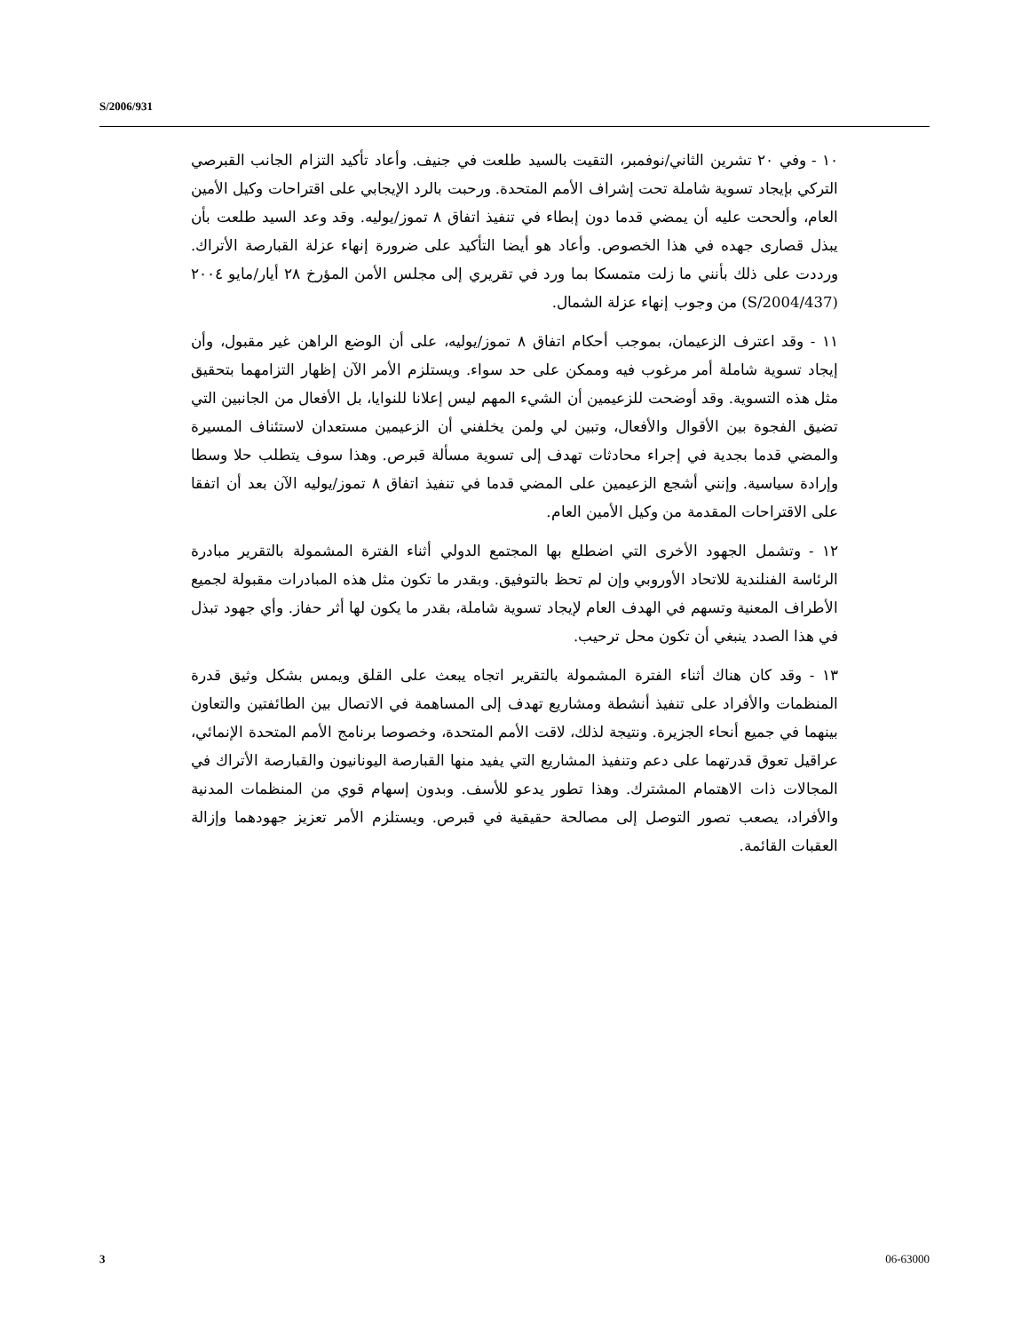S/2006/931
١٠ - وفي ٢٠ تشرين الثاني/نوفمبر، التقيت بالسيد طلعت في جنيف. وأعاد تأكيد التزام الجانب القبرصي التركي بإيجاد تسوية شاملة تحت إشراف الأمم المتحدة. ورحبت بالرد الإيجابي على اقتراحات وكيل الأمين العام، وألححت عليه أن يمضي قدما دون إبطاء في تنفيذ اتفاق ٨ تموز/يوليه. وقد وعد السيد طلعت بأن يبذل قصارى جهده في هذا الخصوص. وأعاد هو أيضا التأكيد على ضرورة إنهاء عزلة القبارصة الأتراك. ورددت على ذلك بأنني ما زلت متمسكا بما ورد في تقريري إلى مجلس الأمن المؤرخ ٢٨ أيار/مايو ٢٠٠٤ (S/2004/437) من وجوب إنهاء عزلة الشمال.
١١ - وقد اعترف الزعيمان، بموجب أحكام اتفاق ٨ تموز/يوليه، على أن الوضع الراهن غير مقبول، وأن إيجاد تسوية شاملة أمر مرغوب فيه وممكن على حد سواء. ويستلزم الأمر الآن إظهار التزامهما بتحقيق مثل هذه التسوية. وقد أوضحت للزعيمين أن الشيء المهم ليس إعلانا للنوايا، بل الأفعال من الجانبين التي تضيق الفجوة بين الأقوال والأفعال، وتبين لي ولمن يخلفني أن الزعيمين مستعدان لاستئناف المسيرة والمضي قدما بجدية في إجراء محادثات تهدف إلى تسوية مسألة قبرص. وهذا سوف يتطلب حلا وسطا وإرادة سياسية. وإنني أشجع الزعيمين على المضي قدما في تنفيذ اتفاق ٨ تموز/يوليه الآن بعد أن اتفقا على الاقتراحات المقدمة من وكيل الأمين العام.
١٢ - وتشمل الجهود الأخرى التي اضطلع بها المجتمع الدولي أثناء الفترة المشمولة بالتقرير مبادرة الرئاسة الفنلندية للاتحاد الأوروبي وإن لم تحظ بالتوفيق. وبقدر ما تكون مثل هذه المبادرات مقبولة لجميع الأطراف المعنية وتسهم في الهدف العام لإيجاد تسوية شاملة، بقدر ما يكون لها أثر حفاز. وأي جهود تبذل في هذا الصدد ينبغي أن تكون محل ترحيب.
١٣ - وقد كان هناك أثناء الفترة المشمولة بالتقرير اتجاه يبعث على القلق ويمس بشكل وثيق قدرة المنظمات والأفراد على تنفيذ أنشطة ومشاريع تهدف إلى المساهمة في الاتصال بين الطائفتين والتعاون بينهما في جميع أنحاء الجزيرة. ونتيجة لذلك، لاقت الأمم المتحدة، وخصوصا برنامج الأمم المتحدة الإنمائي، عراقيل تعوق قدرتهما على دعم وتنفيذ المشاريع التي يفيد منها القبارصة اليونانيون والقبارصة الأتراك في المجالات ذات الاهتمام المشترك. وهذا تطور يدعو للأسف. وبدون إسهام قوي من المنظمات المدنية والأفراد، يصعب تصور التوصل إلى مصالحة حقيقية في قبرص. ويستلزم الأمر تعزيز جهودهما وإزالة العقبات القائمة.
3 06-63000